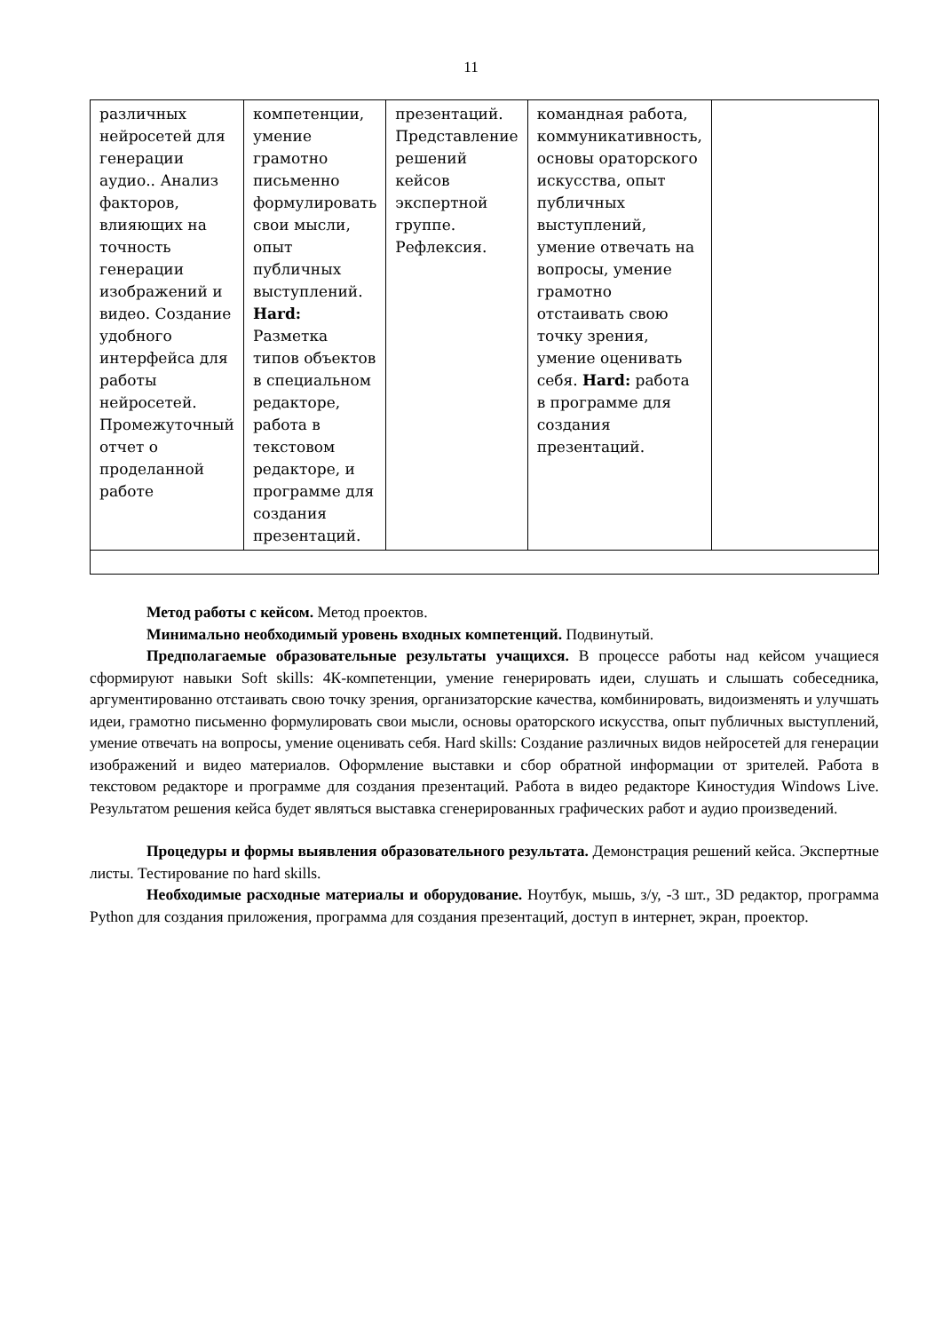11
| различных нейросетей для генерации аудио.. Анализ факторов, влияющих на точность генерации изображений и видео. Создание удобного интерфейса для работы нейросетей. Промежуточный отчет о проделанной работе | компетенции, умение грамотно письменно формулировать свои мысли, опыт публичных выступлений. Hard: Разметка типов объектов в специальном редакторе, работа в текстовом редакторе, и программе для создания презентаций. | презентаций. Представление решений кейсов экспертной группе. Рефлексия. | командная работа, коммуникативность, основы ораторского искусства, опыт публичных выступлений, умение отвечать на вопросы, умение грамотно отстаивать свою точку зрения, умение оценивать себя. Hard: работа в программе для создания презентаций. | |
Метод работы с кейсом. Метод проектов.
Минимально необходимый уровень входных компетенций. Подвинутый.
Предполагаемые образовательные результаты учащихся. В процессе работы над кейсом учащиеся сформируют навыки Soft skills: 4К-компетенции, умение генерировать идеи, слушать и слышать собеседника, аргументированно отстаивать свою точку зрения, организаторские качества, комбинировать, видоизменять и улучшать идеи, грамотно письменно формулировать свои мысли, основы ораторского искусства, опыт публичных выступлений, умение отвечать на вопросы, умение оценивать себя. Hard skills: Создание различных видов нейросетей для генерации изображений и видео материалов. Оформление выставки и сбор обратной информации от зрителей. Работа в текстовом редакторе и программе для создания презентаций. Работа в видео редакторе Киностудия Windows Live. Результатом решения кейса будет являться выставка сгенерированных графических работ и аудио произведений.
Процедуры и формы выявления образовательного результата. Демонстрация решений кейса. Экспертные листы. Тестирование по hard skills.
Необходимые расходные материалы и оборудование. Ноутбук, мышь, з/у, -3 шт., 3D редактор, программа Python для создания приложения, программа для создания презентаций, доступ в интернет, экран, проектор.